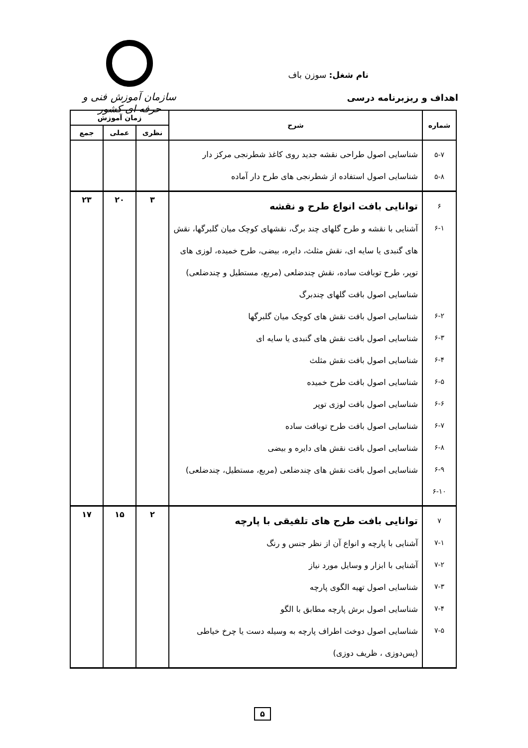سازمان آموزش فنی و حرفه ای کشور
نام شغل: سوزن باف
اهداف و ریزبرنامه درسی
| شماره | شرح | زمان آموزش | | |
| --- | --- | --- | --- | --- |
| | | نظری | عملی | جمع |
| ۵-۷ ۵-۸ | شناسایی اصول طراحی نقشه جدید روی کاغذ شطرنجی مرکز دار شناسایی اصول استفاده از شطرنجی های طرح دار آماده | | | |
| ۶ ۶-۱ ۶-۲ ۶-۳ ۶-۴ ۶-۵ ۶-۶ ۶-۷ ۶-۸ ۶-۹ ۶-۱۰ | توانایی بافت انواع طرح و نقشه آشنایی با نقشه و طرح گلهای چند برگ، نقشهای کوچک میان گلبرگها، نقش های گنبدی یا سایه ای، نقش مثلث، دایره، بیضی، طرح خمیده، لوزی های توپر، طرح توبافت ساده، نقش چندضلعی (مربع، مستطیل و چندضلعی) شناسایی اصول بافت گلهای چندبرگ شناسایی اصول بافت نقش های کوچک میان گلبرگها شناسایی اصول بافت نقش های گنبدی یا سایه ای شناسایی اصول بافت نقش مثلث شناسایی اصول بافت طرح خمیده شناسایی اصول بافت لوزی توپر شناسایی اصول بافت طرح توبافت ساده شناسایی اصول بافت نقش های دایره و بیضی شناسایی اصول بافت نقش های چندضلعی (مربع، مستطیل، چندضلعی) | ۳ | ۲۰ | ۲۳ |
| ۷ ۷-۱ ۷-۲ ۷-۳ ۷-۴ ۷-۵ | توانایی بافت طرح های تلفیقی با پارچه آشنایی با پارچه و انواع آن از نظر جنس و رنگ آشنایی با ابزار و وسایل مورد نیاز شناسایی اصول تهیه الگوی پارچه شناسایی اصول برش پارچه مطابق با الگو شناسایی اصول دوخت اطراف پارچه به وسیله دست یا چرخ خیاطی (پس‌دوزی ، ظریف دوزی) | ۲ | ۱۵ | ۱۷ |
۵